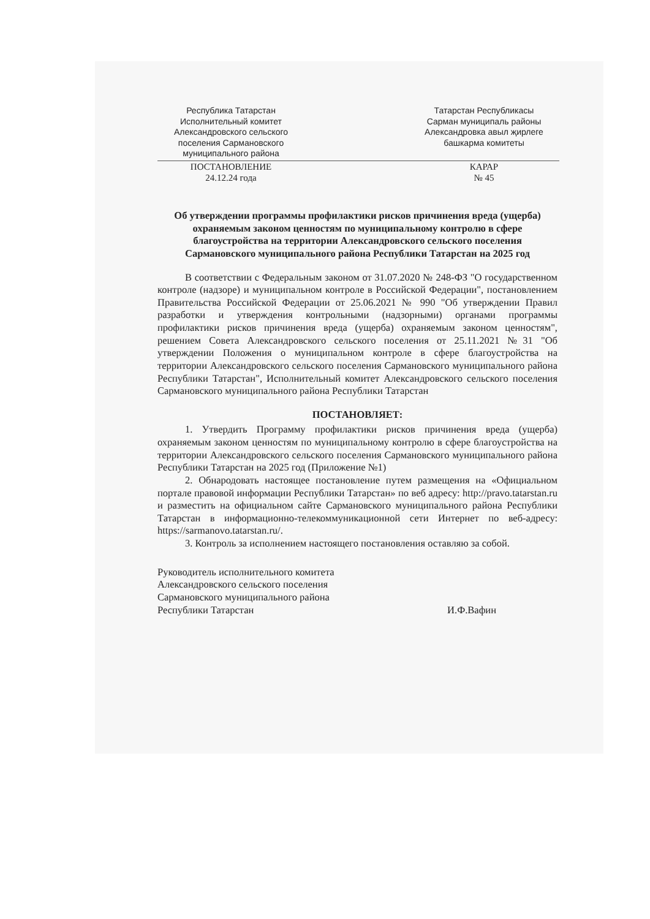Республика Татарстан
Исполнительный комитет
Александровского сельского
поселения Сармановского
муниципального района
Татарстан Республикасы
Сарман муниципаль районы
Александровка авыл җирлеге
башкарма комитеты
ПОСТАНОВЛЕНИЕ
24.12.24 года
КАРАР
№ 45
Об утверждении программы профилактики рисков причинения вреда (ущерба) охраняемым законом ценностям по муниципальному контролю в сфере благоустройства на территории Александровского сельского поселения Сармановского муниципального района Республики Татарстан на 2025 год
В соответствии с Федеральным законом от 31.07.2020 № 248-ФЗ "О государственном контроле (надзоре) и муниципальном контроле в Российской Федерации", постановлением Правительства Российской Федерации от 25.06.2021 № 990 "Об утверждении Правил разработки и утверждения контрольными (надзорными) органами программы профилактики рисков причинения вреда (ущерба) охраняемым законом ценностям", решением Совета Александровского сельского поселения от 25.11.2021 №31 "Об утверждении Положения о муниципальном контроле в сфере благоустройства на территории Александровского сельского поселения Сармановского муниципального района Республики Татарстан", Исполнительный комитет Александровского сельского поселения Сармановского муниципального района Республики Татарстан
ПОСТАНОВЛЯЕТ:
1. Утвердить Программу профилактики рисков причинения вреда (ущерба) охраняемым законом ценностям по муниципальному контролю в сфере благоустройства на территории Александровского сельского поселения Сармановского муниципального района Республики Татарстан на 2025 год (Приложение №1)
2. Обнародовать настоящее постановление путем размещения на «Официальном портале правовой информации Республики Татарстан» по веб адресу: http://pravo.tatarstan.ru и разместить на официальном сайте Сармановского муниципального района Республики Татарстан в информационно-телекоммуникационной сети Интернет по веб-адресу: https://sarmanovo.tatarstan.ru/.
3. Контроль за исполнением настоящего постановления оставляю за собой.
Руководитель исполнительного комитета
Александровского сельского поселения
Сармановского муниципального района
Республики Татарстан
И.Ф.Вафин